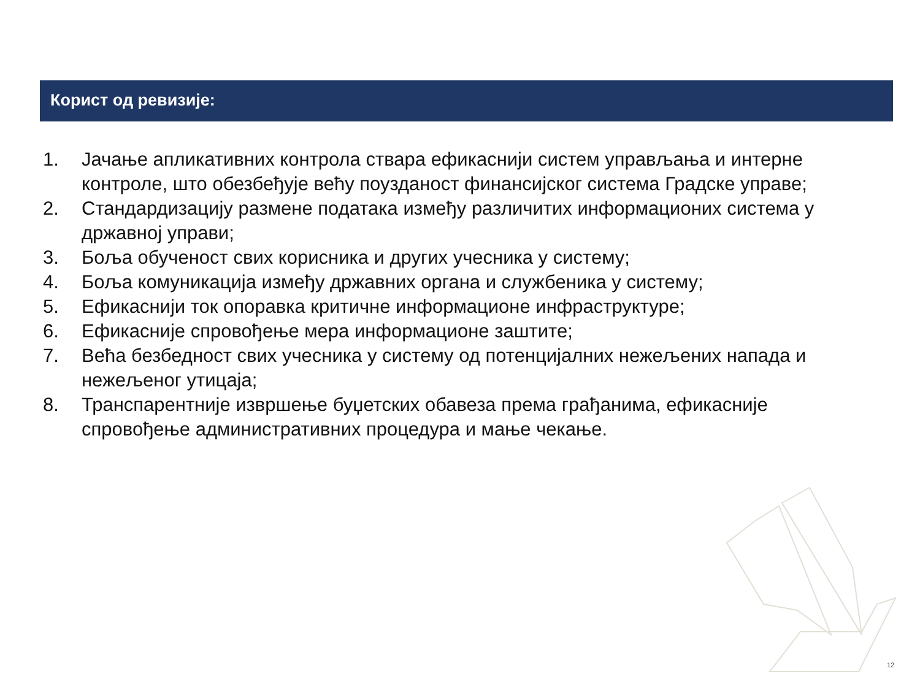Корист од ревизије:
1. Јачање апликативних контрола ствара ефикаснији систем управљања и интерне контроле, што обезбеђује већу поузданост финансијског система Градске управе;
2. Стандардизацију размене података између различитих информационих система у државној управи;
3. Боља обученост свих корисника и других учесника у систему;
4. Боља комуникација између државних органа и службеника у систему;
5. Ефикаснији ток опоравка критичне информационе инфраструктуре;
6. Ефикасније спровођење мера информационе заштите;
7. Већа безбедност свих учесника у систему од потенцијалних нежељених напада и нежељеног утицаја;
8. Транспарентније извршење буџетских обавеза према грађанима, ефикасније спровођење административних процедура и мање чекање.
12